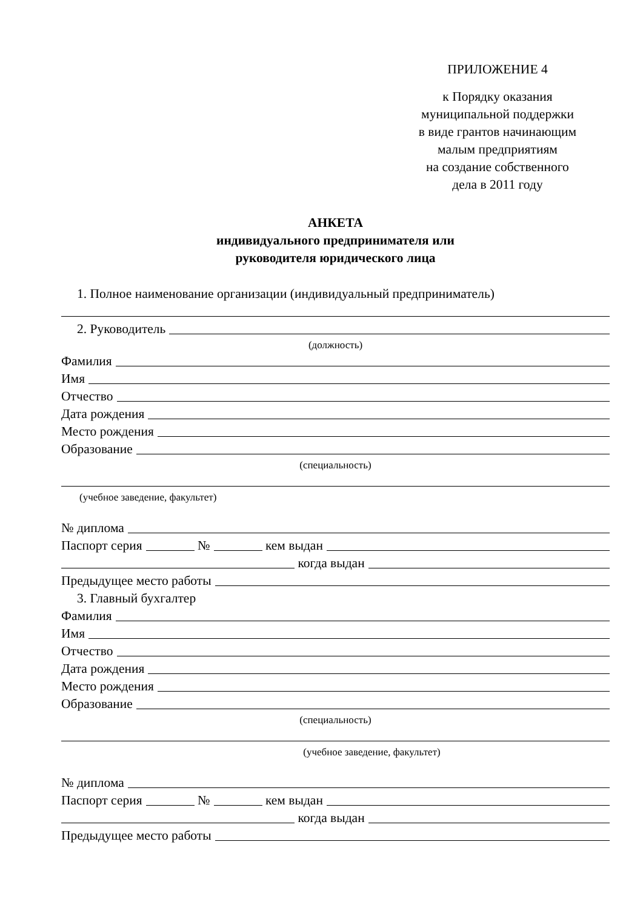ПРИЛОЖЕНИЕ 4
к Порядку оказания
муниципальной поддержки
в виде грантов начинающим
малым предприятиям
на создание собственного
дела в 2011 году
АНКЕТА
индивидуального предпринимателя или
руководителя юридического лица
1. Полное наименование организации (индивидуальный предприниматель)
2. Руководитель
(должность)
Фамилия
Имя
Отчество
Дата рождения
Место рождения
Образование
(специальность)
(учебное заведение, факультет)
№ диплома
Паспорт серия № кем выдан
когда выдан
Предыдущее место работы
3. Главный бухгалтер
Фамилия
Имя
Отчество
Дата рождения
Место рождения
Образование
(специальность)
(учебное заведение, факультет)
№ диплома
Паспорт серия № кем выдан
когда выдан
Предыдущее место работы